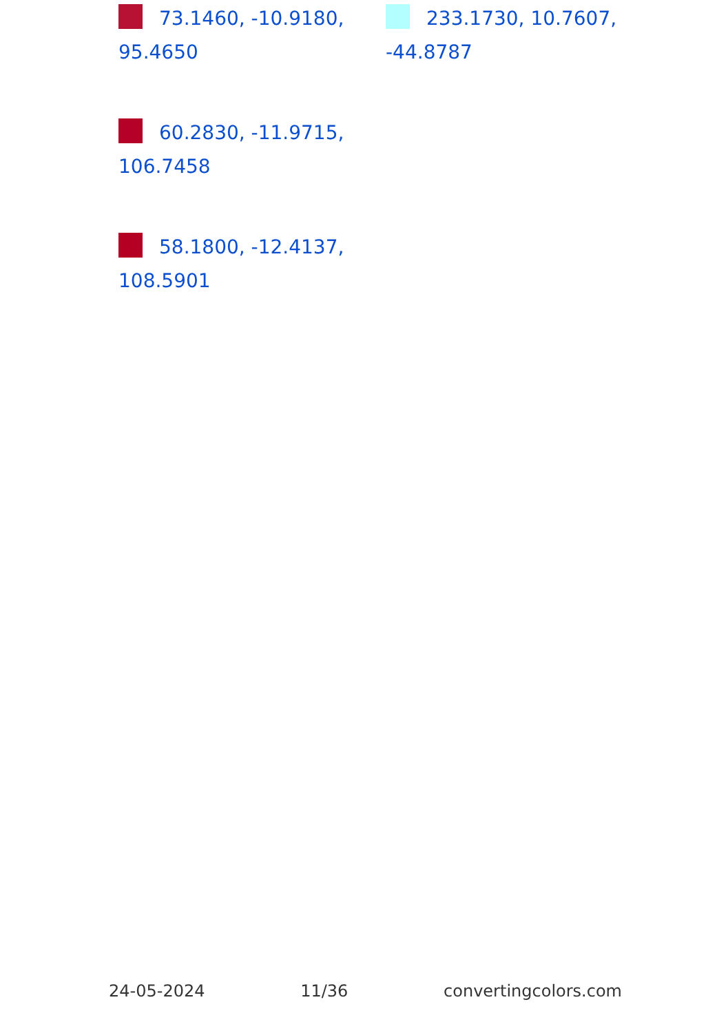73.1460, -10.9180, 95.4650
233.1730, 10.7607, -44.8787
60.2830, -11.9715, 106.7458
58.1800, -12.4137, 108.5901
24-05-2024 11/36 convertingcolors.com